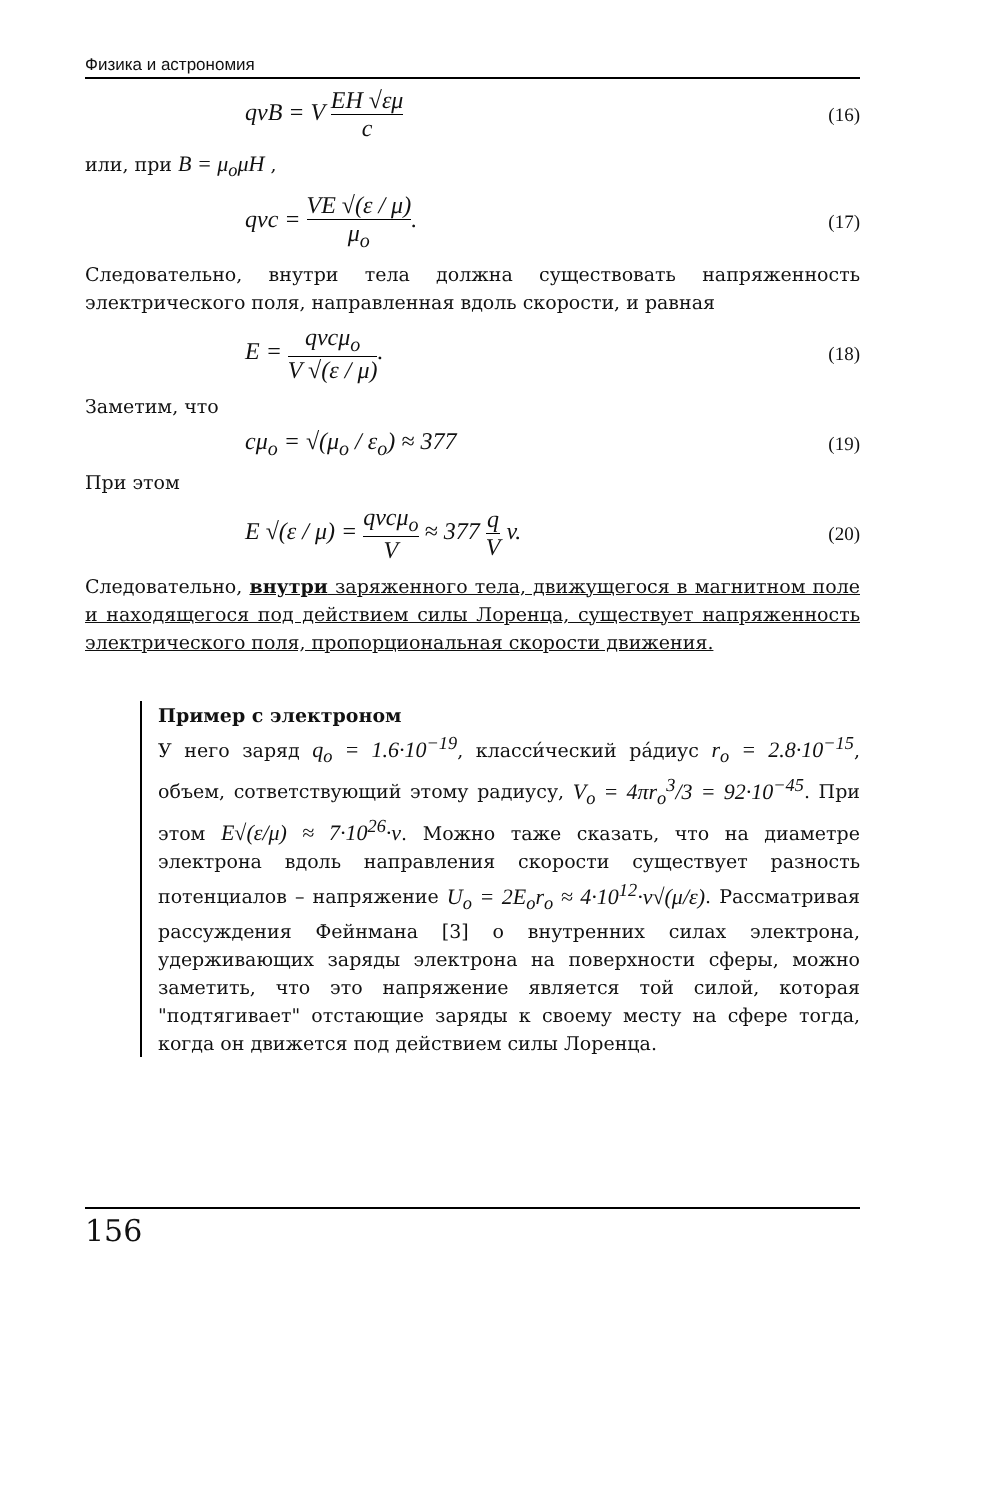Физика и астрономия
qvB = V EH √εμ c (16)
или, при B = μ<sub>o</sub>μH ,
qvc = VE √(ε / μ) μ<sub>o</sub>. (17)
Следовательно, внутри тела должна существовать напряженность электрического поля, направленная вдоль скорости, и равная
E = qvcμ<sub>o</sub> V √(ε / μ). (18)
Заметим, что
cμ<sub>o</sub> = √(μ<sub>o</sub> / ε<sub>o</sub>) ≈ 377 (19)
При этом
E √(ε / μ) = qvcμ<sub>o</sub> V ≈ 377 q V v. (20)
Следовательно, внутри заряженного тела, движущегося в магнитном поле и находящегося под действием силы Лоренца, существует напряженность электрического поля, пропорциональная скорости движения.
Пример с электроном
У него заряд q<sub>o</sub> = 1.6·10<sup>−19</sup>, класси́ческий ра́диус r<sub>o</sub> = 2.8·10<sup>−15</sup>, объем, сответствующий этому радиусу, V<sub>o</sub> = 4πr<sub>o</sub><sup>3</sup>/3 = 92·10<sup>−45</sup>. При этом E√(ε/μ) ≈ 7·10<sup>26</sup>·v. Можно таже сказать, что на диаметре электрона вдоль направления скорости существует разность потенциалов – напряжение U<sub>o</sub> = 2E<sub>o</sub>r<sub>o</sub> ≈ 4·10<sup>12</sup>·v√(μ/ε). Рассматривая рассуждения Фейнмана [3] о внутренних силах электрона, удерживающих заряды электрона на поверхности сферы, можно заметить, что это напряжение является той силой, которая "подтягивает" отстающие заряды к своему месту на сфере тогда, когда он движется под действием силы Лоренца.
156